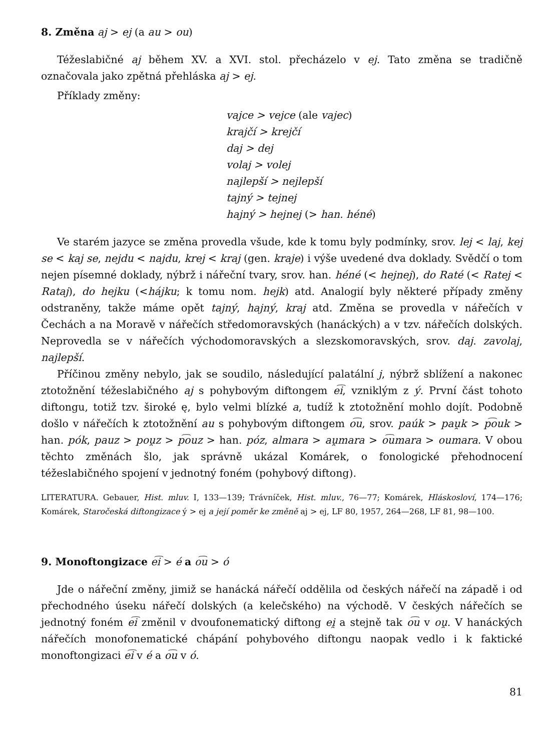8. Změna aj > ej (a au > ou)
Téžeslabičné aj během XV. a XVI. stol. přecházelo v ej. Tato změna se tradičně označovala jako zpětná přehláska aj > ej.
Příklady změny:
vajce > vejce (ale vajec)
krajčí > krejčí
daj > dej
volaj > volej
najlepší > nejlepší
tajný > tejnej
hajný > hejnej (> han. héné)
Ve starém jazyce se změna provedla všude, kde k tomu byly podmínky, srov. lej < laj, kej se < kaj se, nejdu < najdu, krej < kraj (gen. kraje) i výše uvedené dva doklady. Svědčí o tom nejen písemné doklady, nýbrž i nářeční tvary, srov. han. héné (< hejnej), do Raté (< Ratej < Rataj), do hejku (<hájku; k tomu nom. hejk) atd. Analogií byly některé případy změny odstraněny, takže máme opět tajný, hajný, kraj atd. Změna se provedla v nářečích v Čechách a na Moravě v nářečích středomoravských (hanáckých) a v tzv. nářečích dolských. Neprovedla se v nářečích východomoravských a slezskomoravských, srov. daj. zavolaj, najlepší.
Příčinou změny nebylo, jak se soudilo, následující palatální j, nýbrž sblížení a nakonec ztotožnění téžeslabičného aj s pohybovým diftongem e͡i, vzniklým z ý. První část tohoto diftongu, totiž tzv. široké ę, bylo velmi blízké a, tudíž k ztotožnění mohlo dojít. Podobně došlo v nářečích k ztotožnění au s pohybovým diftongem o͡u, srov. paúk > pau̯k > p͡ouk > han. pók, pauz > pou̯z > p͡ouz > han. póz, almara > au̯mara > o͡umara > oumara. V obou těchto změnách šlo, jak správně ukázal Komárek, o fonologické přehodnocení téžeslabičného spojení v jednotný foném (pohybový diftong).
LITERATURA. Gebauer, Hist. mluv. I, 133—139; Trávníček, Hist. mluv., 76—77; Komárek, Hláskosloví, 174—176; Komárek, Staročeská diftongizace ý > ej a její poměr ke změně aj > ej, LF 80, 1957, 264—268, LF 81, 98—100.
9. Monoftongizace e͡i > é a o͡u > ó
Jde o nářeční změny, jimiž se hanácká nářečí oddělila od českých nářečí na západě i od přechodného úseku nářečí dolských (a kelečského) na východě. V českých nářečích se jednotný foném e͡i změnil v dvoufonematický diftong ei̯ a stejně tak o͡u v ou̯. V hanáckých nářečích monofonematické chápání pohybového diftongu naopak vedlo i k faktické monoftongizaci e͡i v é a o͡u v ó.
81